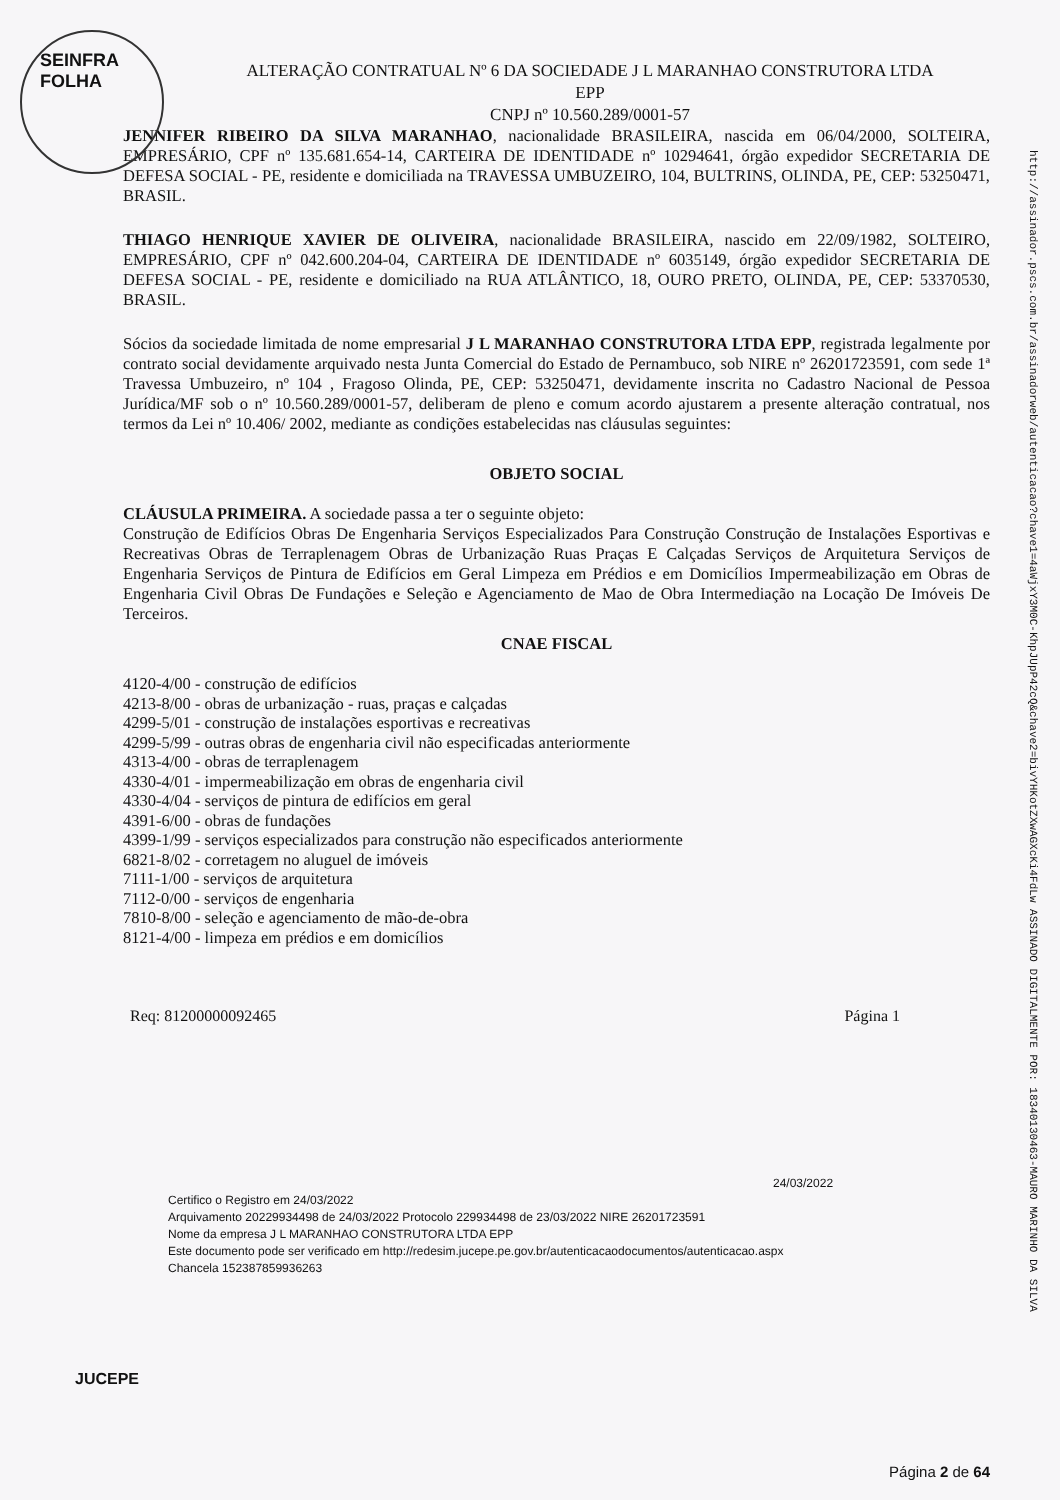SEINFRA
FOLHA
http://assinador.pscs.com.br/assinadorweb/autenticacao?chave1=4aWjxY3M0C-KhpJUpP42cQ&chave2=bivYHKotZXwAGXcKi4FdLw ASSINADO DIGITALMENTE POR: 18340130463-MAURO MARINHO DA SILVA
ALTERAÇÃO CONTRATUAL Nº 6 DA SOCIEDADE J L MARANHAO CONSTRUTORA LTDA
EPP
CNPJ nº 10.560.289/0001-57
JENNIFER RIBEIRO DA SILVA MARANHAO, nacionalidade BRASILEIRA, nascida em 06/04/2000, SOLTEIRA, EMPRESÁRIO, CPF nº 135.681.654-14, CARTEIRA DE IDENTIDADE nº 10294641, órgão expedidor SECRETARIA DE DEFESA SOCIAL - PE, residente e domiciliada na TRAVESSA UMBUZEIRO, 104, BULTRINS, OLINDA, PE, CEP: 53250471, BRASIL.
THIAGO HENRIQUE XAVIER DE OLIVEIRA, nacionalidade BRASILEIRA, nascido em 22/09/1982, SOLTEIRO, EMPRESÁRIO, CPF nº 042.600.204-04, CARTEIRA DE IDENTIDADE nº 6035149, órgão expedidor SECRETARIA DE DEFESA SOCIAL - PE, residente e domiciliado na RUA ATLÂNTICO, 18, OURO PRETO, OLINDA, PE, CEP: 53370530, BRASIL.
Sócios da sociedade limitada de nome empresarial J L MARANHAO CONSTRUTORA LTDA EPP, registrada legalmente por contrato social devidamente arquivado nesta Junta Comercial do Estado de Pernambuco, sob NIRE nº 26201723591, com sede 1ª Travessa Umbuzeiro, nº 104 , Fragoso Olinda, PE, CEP: 53250471, devidamente inscrita no Cadastro Nacional de Pessoa Jurídica/MF sob o nº 10.560.289/0001-57, deliberam de pleno e comum acordo ajustarem a presente alteração contratual, nos termos da Lei nº 10.406/ 2002, mediante as condições estabelecidas nas cláusulas seguintes:
OBJETO SOCIAL
CLÁUSULA PRIMEIRA. A sociedade passa a ter o seguinte objeto:
Construção de Edifícios Obras De Engenharia Serviços Especializados Para Construção Construção de Instalações Esportivas e Recreativas Obras de Terraplenagem Obras de Urbanização Ruas Praças E Calçadas Serviços de Arquitetura Serviços de Engenharia Serviços de Pintura de Edifícios em Geral Limpeza em Prédios e em Domicílios Impermeabilização em Obras de Engenharia Civil Obras De Fundações e Seleção e Agenciamento de Mao de Obra Intermediação na Locação De Imóveis De Terceiros.
CNAE FISCAL
4120-4/00 - construção de edifícios
4213-8/00 - obras de urbanização - ruas, praças e calçadas
4299-5/01 - construção de instalações esportivas e recreativas
4299-5/99 - outras obras de engenharia civil não especificadas anteriormente
4313-4/00 - obras de terraplenagem
4330-4/01 - impermeabilização em obras de engenharia civil
4330-4/04 - serviços de pintura de edifícios em geral
4391-6/00 - obras de fundações
4399-1/99 - serviços especializados para construção não especificados anteriormente
6821-8/02 - corretagem no aluguel de imóveis
7111-1/00 - serviços de arquitetura
7112-0/00 - serviços de engenharia
7810-8/00 - seleção e agenciamento de mão-de-obra
8121-4/00 - limpeza em prédios e em domicílios
Req: 81200000092465 Página 1
24/03/2022
Certifico o Registro em 24/03/2022
Arquivamento 20229934498 de 24/03/2022 Protocolo 229934498 de 23/03/2022 NIRE 26201723591
Nome da empresa J L MARANHAO CONSTRUTORA LTDA EPP
Este documento pode ser verificado em http://redesim.jucepe.pe.gov.br/autenticacaodocumentos/autenticacao.aspx
Chancela 152387859936263
JUCEPE
Página 2 de 64